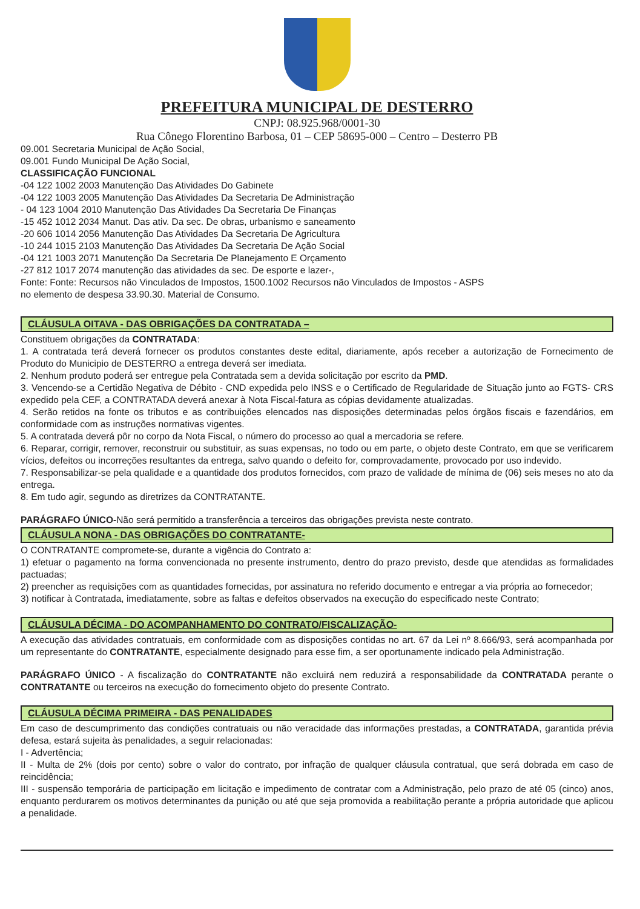PREFEITURA MUNICIPAL DE DESTERRO
CNPJ: 08.925.968/0001-30
Rua Cônego Florentino Barbosa, 01 – CEP 58695-000 – Centro – Desterro PB
09.001 Secretaria Municipal de Ação Social,
09.001 Fundo Municipal De Ação Social,
CLASSIFICAÇÃO FUNCIONAL
-04 122 1002 2003 Manutenção Das Atividades Do Gabinete
-04 122 1003 2005 Manutenção Das Atividades Da Secretaria De Administração
- 04 123 1004 2010 Manutenção Das Atividades Da Secretaria De Finanças
-15 452 1012 2034 Manut. Das ativ. Da sec. De obras, urbanismo e saneamento
-20 606 1014 2056 Manutenção Das Atividades Da Secretaria De Agricultura
-10 244 1015 2103 Manutenção Das Atividades Da Secretaria De Ação Social
-04 121 1003 2071 Manutenção Da Secretaria De Planejamento E Orçamento
-27 812 1017 2074 manutenção das atividades da sec. De esporte e lazer-,
Fonte: Fonte: Recursos não Vinculados de Impostos, 1500.1002 Recursos não Vinculados de Impostos - ASPS
no elemento de despesa 33.90.30. Material de Consumo.
CLÁUSULA OITAVA - DAS OBRIGAÇÕES DA CONTRATADA –
Constituem obrigações da CONTRATADA:
1. A contratada terá deverá fornecer os produtos constantes deste edital, diariamente, após receber a autorização de Fornecimento de Produto do Municipio de DESTERRO a entrega deverá ser imediata.
2. Nenhum produto poderá ser entregue pela Contratada sem a devida solicitação por escrito da PMD.
3. Vencendo-se a Certidão Negativa de Débito - CND expedida pelo INSS e o Certificado de Regularidade de Situação junto ao FGTS- CRS expedido pela CEF, a CONTRATADA deverá anexar à Nota Fiscal-fatura as cópias devidamente atualizadas.
4. Serão retidos na fonte os tributos e as contribuições elencados nas disposições determinadas pelos órgãos fiscais e fazendários, em conformidade com as instruções normativas vigentes.
5. A contratada deverá pôr no corpo da Nota Fiscal, o número do processo ao qual a mercadoria se refere.
6. Reparar, corrigir, remover, reconstruir ou substituir, as suas expensas, no todo ou em parte, o objeto deste Contrato, em que se verificarem vícios, defeitos ou incorreções resultantes da entrega, salvo quando o defeito for, comprovadamente, provocado por uso indevido.
7. Responsabilizar-se pela qualidade e a quantidade dos produtos fornecidos, com prazo de validade de mínima de (06) seis meses no ato da entrega.
8. Em tudo agir, segundo as diretrizes da CONTRATANTE.
PARÁGRAFO ÚNICO-Não será permitido a transferência a terceiros das obrigações prevista neste contrato.
CLÁUSULA NONA - DAS OBRIGAÇÕES DO CONTRATANTE-
O CONTRATANTE compromete-se, durante a vigência do Contrato a:
1) efetuar o pagamento na forma convencionada no presente instrumento, dentro do prazo previsto, desde que atendidas as formalidades pactuadas;
2) preencher as requisições com as quantidades fornecidas, por assinatura no referido documento e entregar a via própria ao fornecedor;
3) notificar à Contratada, imediatamente, sobre as faltas e defeitos observados na execução do especificado neste Contrato;
CLÁUSULA DÉCIMA - DO ACOMPANHAMENTO DO CONTRATO/FISCALIZAÇÃO-
A execução das atividades contratuais, em conformidade com as disposições contidas no art. 67 da Lei nº 8.666/93, será acompanhada por um representante do CONTRATANTE, especialmente designado para esse fim, a ser oportunamente indicado pela Administração.
PARÁGRAFO ÚNICO - A fiscalização do CONTRATANTE não excluirá nem reduzirá a responsabilidade da CONTRATADA perante o CONTRATANTE ou terceiros na execução do fornecimento objeto do presente Contrato.
CLÁUSULA DÉCIMA PRIMEIRA - DAS PENALIDADES
Em caso de descumprimento das condições contratuais ou não veracidade das informações prestadas, a CONTRATADA, garantida prévia defesa, estará sujeita às penalidades, a seguir relacionadas:
I - Advertência;
II - Multa de 2% (dois por cento) sobre o valor do contrato, por infração de qualquer cláusula contratual, que será dobrada em caso de reincidência;
III - suspensão temporária de participação em licitação e impedimento de contratar com a Administração, pelo prazo de até 05 (cinco) anos, enquanto perdurarem os motivos determinantes da punição ou até que seja promovida a reabilitação perante a própria autoridade que aplicou a penalidade.